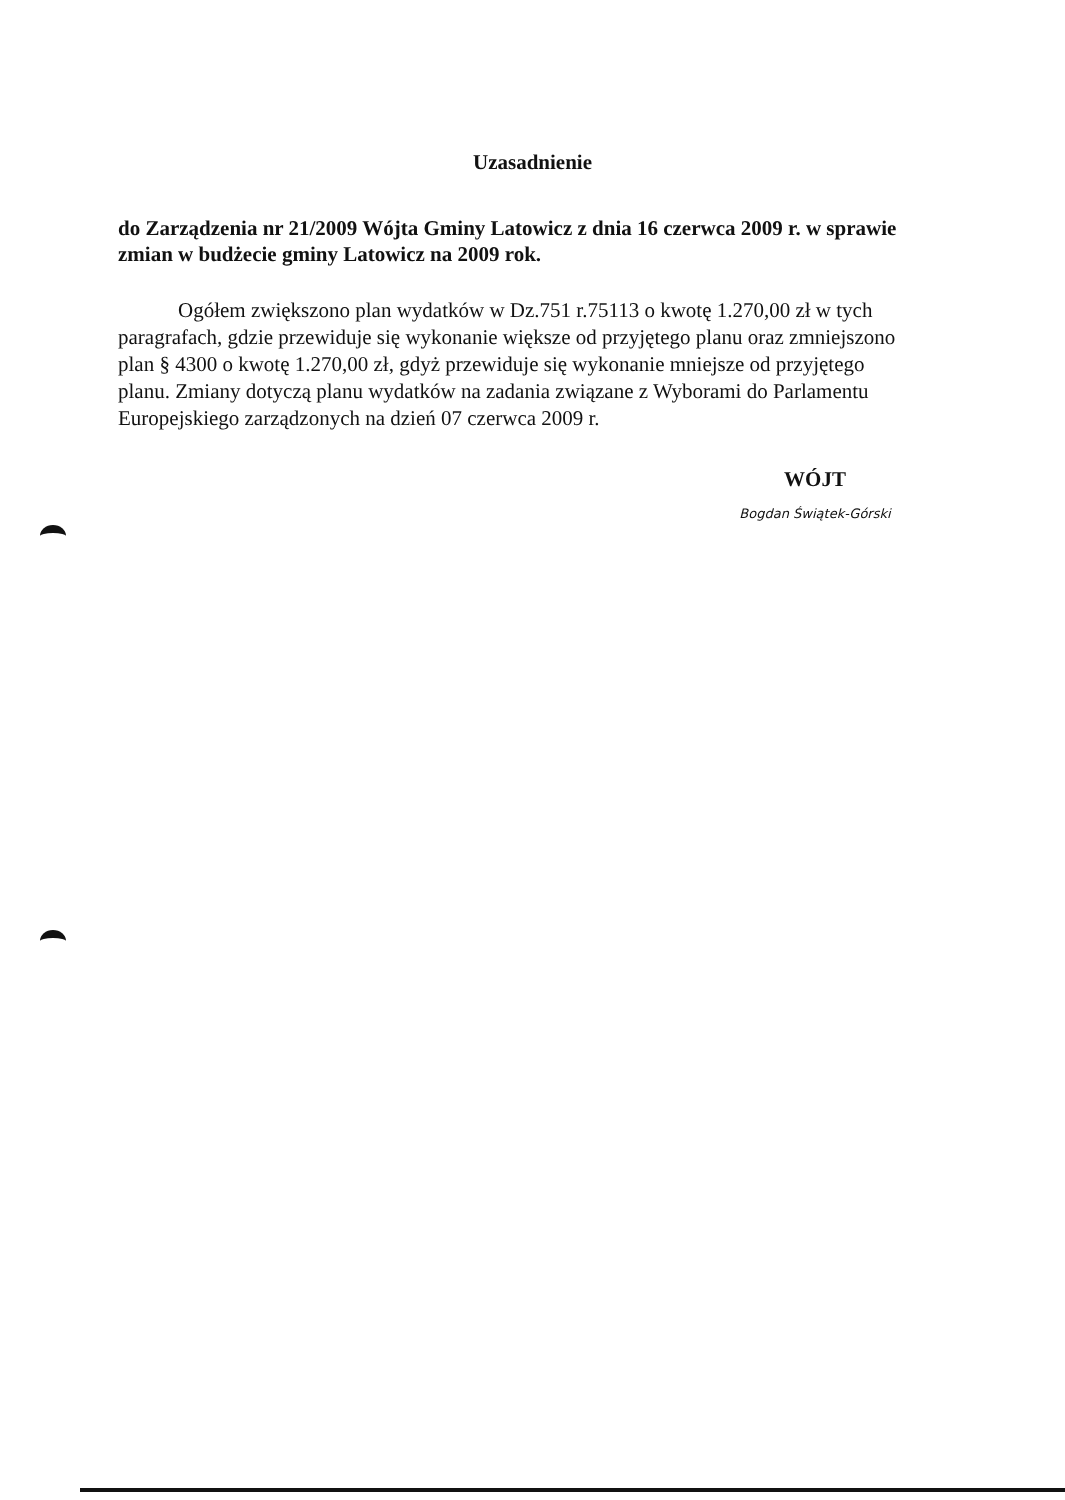Uzasadnienie
do Zarządzenia nr 21/2009 Wójta Gminy Latowicz z dnia 16 czerwca 2009 r. w sprawie zmian w budżecie gminy Latowicz na 2009 rok.
Ogółem zwiększono plan wydatków w Dz.751 r.75113 o kwotę 1.270,00 zł w tych paragrafach, gdzie przewiduje się wykonanie większe od przyjętego planu oraz zmniejszono plan § 4300 o kwotę 1.270,00 zł, gdyż przewiduje się wykonanie mniejsze od przyjętego planu. Zmiany dotyczą planu wydatków na zadania związane z Wyborami do Parlamentu Europejskiego zarządzonych na dzień 07 czerwca 2009 r.
WÓJT
Bogdan Świątek-Górski